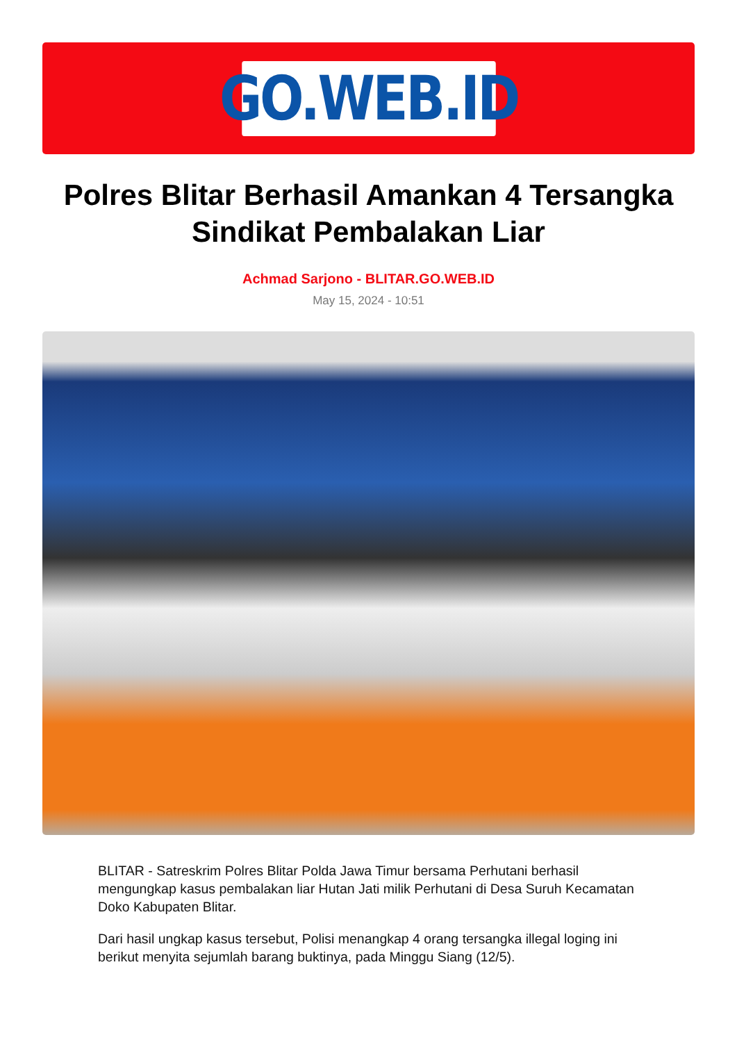GO.WEB.ID
Polres Blitar Berhasil Amankan 4 Tersangka Sindikat Pembalakan Liar
Achmad Sarjono - BLITAR.GO.WEB.ID
May 15, 2024 - 10:51
BLITAR - Satreskrim Polres Blitar Polda Jawa Timur bersama Perhutani berhasil mengungkap kasus pembalakan liar Hutan Jati milik Perhutani di Desa Suruh Kecamatan Doko Kabupaten Blitar.
Dari hasil ungkap kasus tersebut, Polisi menangkap 4 orang tersangka illegal loging ini berikut menyita sejumlah barang buktinya, pada Minggu Siang (12/5).